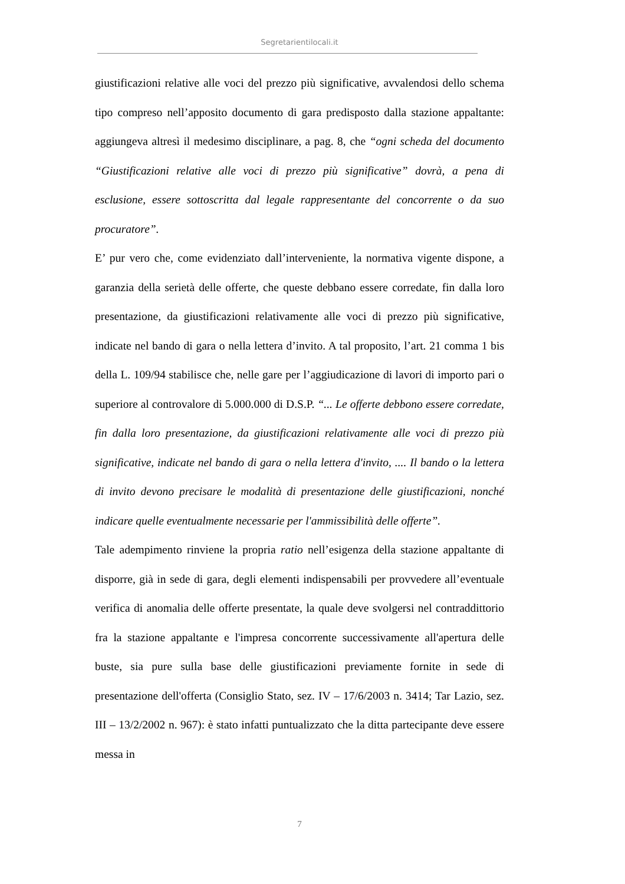Segretarientilocali.it
giustificazioni relative alle voci del prezzo più significative, avvalendosi dello schema tipo compreso nell’apposito documento di gara predisposto dalla stazione appaltante: aggiungeva altresì il medesimo disciplinare, a pag. 8, che “ogni scheda del documento “Giustificazioni relative alle voci di prezzo più significative” dovrà, a pena di esclusione, essere sottoscritta dal legale rappresentante del concorrente o da suo procuratore”.
E’ pur vero che, come evidenziato dall’interveniente, la normativa vigente dispone, a garanzia della serietà delle offerte, che queste debbano essere corredate, fin dalla loro presentazione, da giustificazioni relativamente alle voci di prezzo più significative, indicate nel bando di gara o nella lettera d’invito. A tal proposito, l’art. 21 comma 1 bis della L. 109/94 stabilisce che, nelle gare per l’aggiudicazione di lavori di importo pari o superiore al controvalore di 5.000.000 di D.S.P. “... Le offerte debbono essere corredate, fin dalla loro presentazione, da giustificazioni relativamente alle voci di prezzo più significative, indicate nel bando di gara o nella lettera d'invito, .... Il bando o la lettera di invito devono precisare le modalità di presentazione delle giustificazioni, nonché indicare quelle eventualmente necessarie per l'ammissibilità delle offerte”.
Tale adempimento rinviene la propria ratio nell’esigenza della stazione appaltante di disporre, già in sede di gara, degli elementi indispensabili per provvedere all’eventuale verifica di anomalia delle offerte presentate, la quale deve svolgersi nel contraddittorio fra la stazione appaltante e l'impresa concorrente successivamente all'apertura delle buste, sia pure sulla base delle giustificazioni previamente fornite in sede di presentazione dell'offerta (Consiglio Stato, sez. IV – 17/6/2003 n. 3414; Tar Lazio, sez. III – 13/2/2002 n. 967): è stato infatti puntualizzato che la ditta partecipante deve essere messa in
7